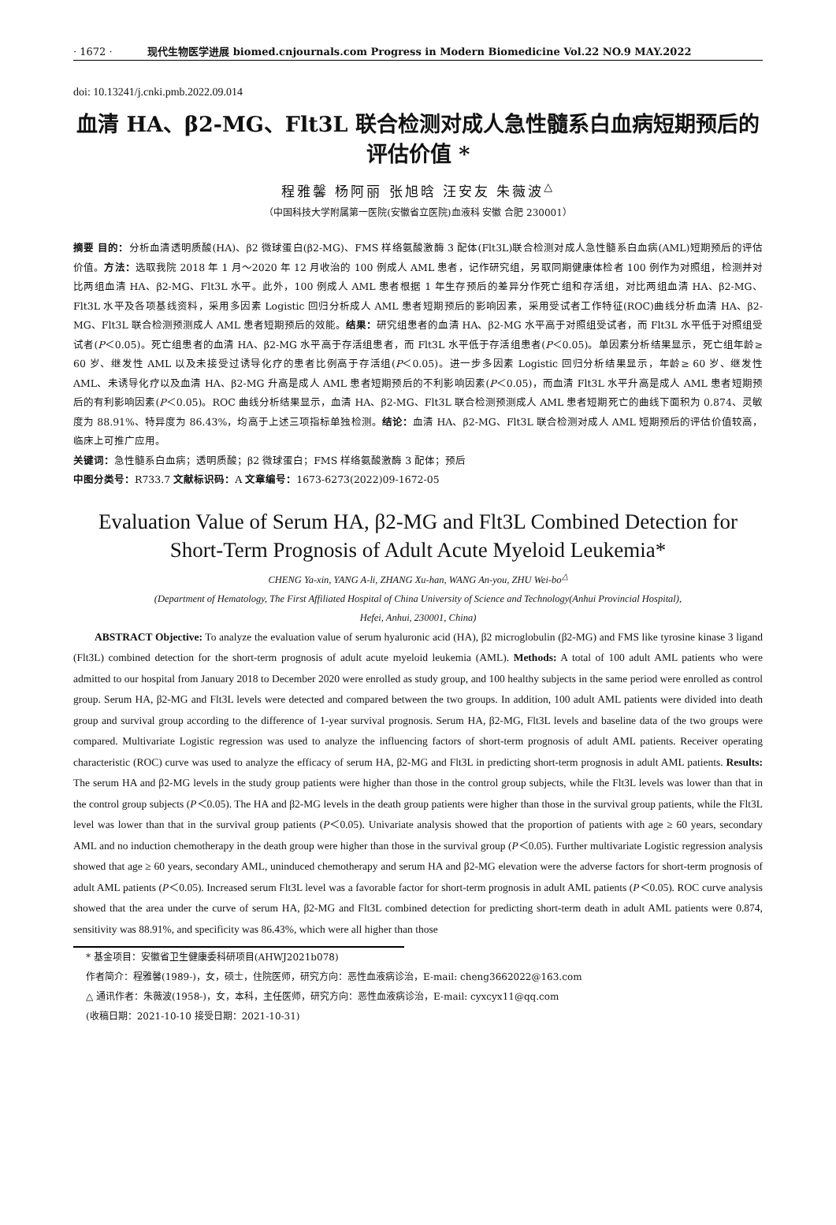· 1672 · 现代生物医学进展 biomed.cnjournals.com Progress in Modern Biomedicine Vol.22 NO.9 MAY.2022
doi: 10.13241/j.cnki.pmb.2022.09.014
血清 HA、β2-MG、Flt3L 联合检测对成人急性髓系白血病短期预后的
评估价值 *
程雅馨 杨阿丽 张旭晗 汪安友 朱薇波<sup>△</sup>
（中国科技大学附属第一医院(安徽省立医院)血液科 安徽 合肥 230001）
摘要 目的：分析血清透明质酸(HA)、β2 微球蛋白(β2-MG)、FMS 样络氨酸激酶 3 配体(Flt3L)联合检测对成人急性髓系白血病(AML)短期预后的评估价值。方法：选取我院 2018 年 1 月～2020 年 12 月收治的 100 例成人 AML 患者，记作研究组，另取同期健康体检者 100 例作为对照组，检测并对比两组血清 HA、β2-MG、Flt3L 水平。此外，100 例成人 AML 患者根据 1 年生存预后的差异分作死亡组和存活组，对比两组血清 HA、β2-MG、Flt3L 水平及各项基线资料，采用多因素 Logistic 回归分析成人 AML 患者短期预后的影响因素，采用受试者工作特征(ROC)曲线分析血清 HA、β2-MG、Flt3L 联合检测预测成人 AML 患者短期预后的效能。结果：研究组患者的血清 HA、β2-MG 水平高于对照组受试者，而 Flt3L 水平低于对照组受试者(P＜0.05)。死亡组患者的血清 HA、β2-MG 水平高于存活组患者，而 Flt3L 水平低于存活组患者(P＜0.05)。单因素分析结果显示，死亡组年龄≥ 60 岁、继发性 AML 以及未接受过诱导化疗的患者比例高于存活组(P＜0.05)。进一步多因素 Logistic 回归分析结果显示，年龄≥ 60 岁、继发性 AML、未诱导化疗以及血清 HA、β2-MG 升高是成人 AML 患者短期预后的不利影响因素(P＜0.05)，而血清 Flt3L 水平升高是成人 AML 患者短期预后的有利影响因素(P＜0.05)。ROC 曲线分析结果显示，血清 HA、β2-MG、Flt3L 联合检测预测成人 AML 患者短期死亡的曲线下面积为 0.874、灵敏度为 88.91%、特异度为 86.43%，均高于上述三项指标单独检测。结论：血清 HA、β2-MG、Flt3L 联合检测对成人 AML 短期预后的评估价值较高，临床上可推广应用。
关键词：急性髓系白血病；透明质酸；β2 微球蛋白；FMS 样络氨酸激酶 3 配体；预后
中图分类号：R733.7 文献标识码：A 文章编号：1673-6273(2022)09-1672-05
Evaluation Value of Serum HA, β2-MG and Flt3L Combined Detection for Short-Term Prognosis of Adult Acute Myeloid Leukemia*
CHENG Ya-xin, YANG A-li, ZHANG Xu-han, WANG An-you, ZHU Wei-bo<sup>△</sup>
(Department of Hematology, The First Affiliated Hospital of China University of Science and Technology(Anhui Provincial Hospital),
Hefei, Anhui, 230001, China)
ABSTRACT Objective: To analyze the evaluation value of serum hyaluronic acid (HA), β2 microglobulin (β2-MG) and FMS like tyrosine kinase 3 ligand (Flt3L) combined detection for the short-term prognosis of adult acute myeloid leukemia (AML). Methods: A total of 100 adult AML patients who were admitted to our hospital from January 2018 to December 2020 were enrolled as study group, and 100 healthy subjects in the same period were enrolled as control group. Serum HA, β2-MG and Flt3L levels were detected and compared between the two groups. In addition, 100 adult AML patients were divided into death group and survival group according to the difference of 1-year survival prognosis. Serum HA, β2-MG, Flt3L levels and baseline data of the two groups were compared. Multivariate Logistic regression was used to analyze the influencing factors of short-term prognosis of adult AML patients. Receiver operating characteristic (ROC) curve was used to analyze the efficacy of serum HA, β2-MG and Flt3L in predicting short-term prognosis in adult AML patients. Results: The serum HA and β2-MG levels in the study group patients were higher than those in the control group subjects, while the Flt3L levels was lower than that in the control group subjects (P＜0.05). The HA and β2-MG levels in the death group patients were higher than those in the survival group patients, while the Flt3L level was lower than that in the survival group patients (P＜0.05). Univariate analysis showed that the proportion of patients with age ≥ 60 years, secondary AML and no induction chemotherapy in the death group were higher than those in the survival group (P＜0.05). Further multivariate Logistic regression analysis showed that age ≥ 60 years, secondary AML, uninduced chemotherapy and serum HA and β2-MG elevation were the adverse factors for short-term prognosis of adult AML patients (P＜0.05). Increased serum Flt3L level was a favorable factor for short-term prognosis in adult AML patients (P＜0.05). ROC curve analysis showed that the area under the curve of serum HA, β2-MG and Flt3L combined detection for predicting short-term death in adult AML patients were 0.874, sensitivity was 88.91%, and specificity was 86.43%, which were all higher than those
* 基金项目：安徽省卫生健康委科研项目(AHWJ2021b078)
作者简介：程雅馨(1989-)，女，硕士，住院医师，研究方向：恶性血液病诊治，E-mail: cheng3662022@163.com
△ 通讯作者：朱薇波(1958-)，女，本科，主任医师，研究方向：恶性血液病诊治，E-mail: cyxcyx11@qq.com
(收稿日期：2021-10-10 接受日期：2021-10-31)